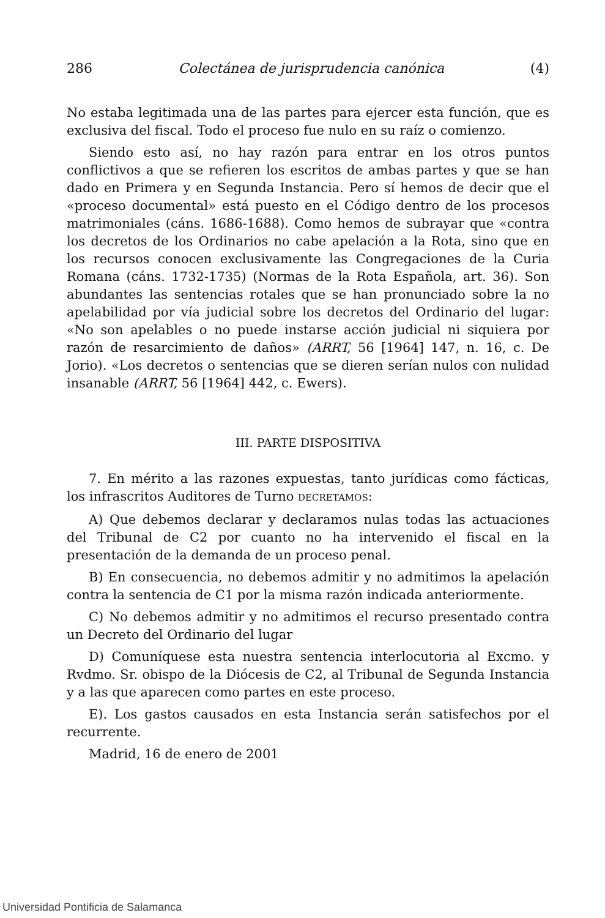286 Colectánea de jurisprudencia canónica (4)
No estaba legitimada una de las partes para ejercer esta función, que es exclusiva del fiscal. Todo el proceso fue nulo en su raíz o comienzo.
Siendo esto así, no hay razón para entrar en los otros puntos conflictivos a que se refieren los escritos de ambas partes y que se han dado en Primera y en Segunda Instancia. Pero sí hemos de decir que el «proceso documental» está puesto en el Código dentro de los procesos matrimoniales (cáns. 1686-1688). Como hemos de subrayar que «contra los decretos de los Ordinarios no cabe apelación a la Rota, sino que en los recursos conocen exclusivamente las Congregaciones de la Curia Romana (cáns. 1732-1735) (Normas de la Rota Española, art. 36). Son abundantes las sentencias rotales que se han pronunciado sobre la no apelabilidad por vía judicial sobre los decretos del Ordinario del lugar: «No son apelables o no puede instarse acción judicial ni siquiera por razón de resarcimiento de daños» (ARRT, 56 [1964] 147, n. 16, c. De Jorio). «Los decretos o sentencias que se dieren serían nulos con nulidad insanable (ARRT, 56 [1964] 442, c. Ewers).
III. PARTE DISPOSITIVA
7. En mérito a las razones expuestas, tanto jurídicas como fácticas, los infrascritos Auditores de Turno DECRETAMOS:
A) Que debemos declarar y declaramos nulas todas las actuaciones del Tribunal de C2 por cuanto no ha intervenido el fiscal en la presentación de la demanda de un proceso penal.
B) En consecuencia, no debemos admitir y no admitimos la apelación contra la sentencia de C1 por la misma razón indicada anteriormente.
C) No debemos admitir y no admitimos el recurso presentado contra un Decreto del Ordinario del lugar
D) Comuníquese esta nuestra sentencia interlocutoria al Excmo. y Rvdmo. Sr. obispo de la Diócesis de C2, al Tribunal de Segunda Instancia y a las que aparecen como partes en este proceso.
E). Los gastos causados en esta Instancia serán satisfechos por el recurrente.
Madrid, 16 de enero de 2001
Universidad Pontificia de Salamanca